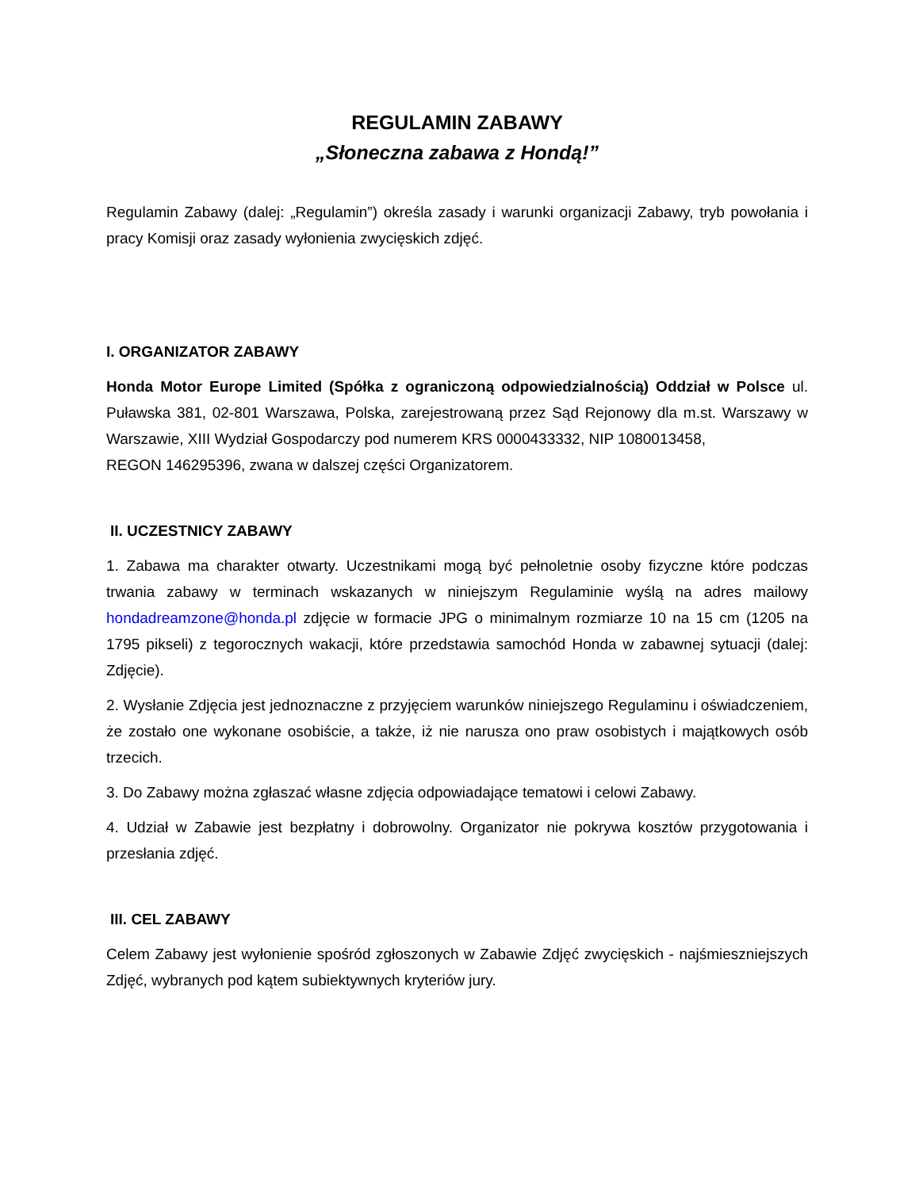REGULAMIN ZABAWY
„Słoneczna zabawa z Hondą!”
Regulamin Zabawy (dalej: „Regulamin”) określa zasady i warunki organizacji Zabawy, tryb powołania i pracy Komisji oraz zasady wyłonienia zwycięskich zdjęć.
I. ORGANIZATOR ZABAWY
Honda Motor Europe Limited (Spółka z ograniczoną odpowiedzialnością) Oddział w Polsce ul. Puławska 381, 02-801 Warszawa, Polska, zarejestrowaną przez Sąd Rejonowy dla m.st. Warszawy w Warszawie, XIII Wydział Gospodarczy pod numerem KRS 0000433332, NIP 1080013458,
REGON 146295396, zwana w dalszej części Organizatorem.
II. UCZESTNICY ZABAWY
1. Zabawa ma charakter otwarty. Uczestnikami mogą być pełnoletnie osoby fizyczne które podczas trwania zabawy w terminach wskazanych w niniejszym Regulaminie wyślą na adres mailowy hondadreamzone@honda.pl zdjęcie w formacie JPG o minimalnym rozmiarze 10 na 15 cm (1205 na 1795 pikseli) z tegorocznych wakacji, które przedstawia samochód Honda w zabawnej sytuacji (dalej: Zdjęcie).
2. Wysłanie Zdjęcia jest jednoznaczne z przyjęciem warunków niniejszego Regulaminu i oświadczeniem, że zostało one wykonane osobiście, a także, iż nie narusza ono praw osobistych i majątkowych osób trzecich.
3. Do Zabawy można zgłaszać własne zdjęcia odpowiadające tematowi i celowi Zabawy.
4. Udział w Zabawie jest bezpłatny i dobrowolny. Organizator nie pokrywa kosztów przygotowania i przesłania zdjęć.
III. CEL ZABAWY
Celem Zabawy jest wyłonienie spośród zgłoszonych w Zabawie Zdjęć zwycięskich - najśmieszniejszych Zdjęć, wybranych pod kątem subiektywnych kryteriów jury.